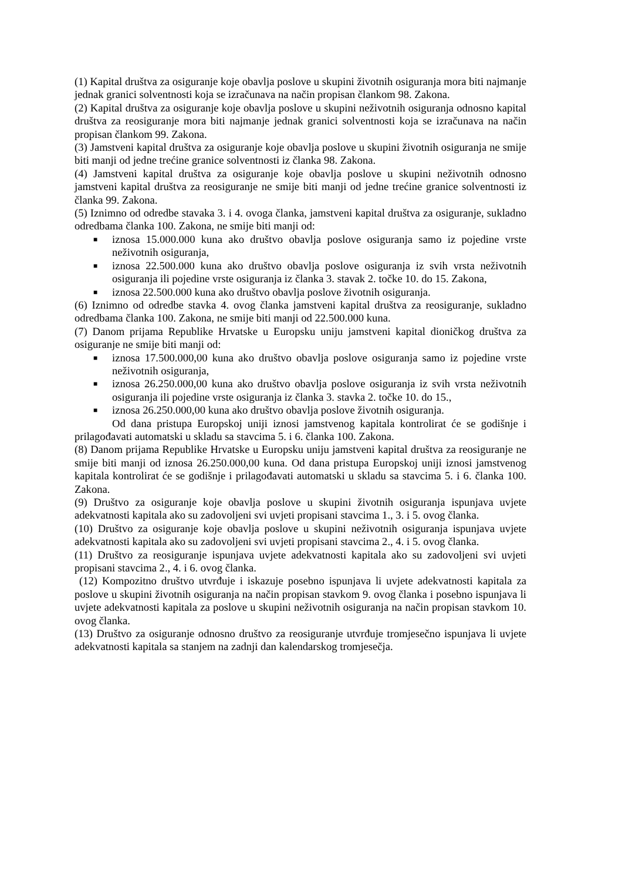(1) Kapital društva za osiguranje koje obavlja poslove u skupini životnih osiguranja mora biti najmanje jednak granici solventnosti koja se izračunava na način propisan člankom 98. Zakona.
(2) Kapital društva za osiguranje koje obavlja poslove u skupini neživotnih osiguranja odnosno kapital društva za reosiguranje mora biti najmanje jednak granici solventnosti koja se izračunava na način propisan člankom 99. Zakona.
(3) Jamstveni kapital društva za osiguranje koje obavlja poslove u skupini životnih osiguranja ne smije biti manji od jedne trećine granice solventnosti iz članka 98. Zakona.
(4) Jamstveni kapital društva za osiguranje koje obavlja poslove u skupini neživotnih odnosno jamstveni kapital društva za reosiguranje ne smije biti manji od jedne trećine granice solventnosti iz članka 99. Zakona.
(5) Iznimno od odredbe stavaka 3. i 4. ovoga članka, jamstveni kapital društva za osiguranje, sukladno odredbama članka 100. Zakona, ne smije biti manji od:
■ iznosa 15.000.000 kuna ako društvo obavlja poslove osiguranja samo iz pojedine vrste neživotnih osiguranja,
■ iznosa 22.500.000 kuna ako društvo obavlja poslove osiguranja iz svih vrsta neživotnih osiguranja ili pojedine vrste osiguranja iz članka 3. stavak 2. točke 10. do 15. Zakona,
■ iznosa 22.500.000 kuna ako društvo obavlja poslove životnih osiguranja.
(6) Iznimno od odredbe stavka 4. ovog članka jamstveni kapital društva za reosiguranje, sukladno odredbama članka 100. Zakona, ne smije biti manji od 22.500.000 kuna.
(7) Danom prijama Republike Hrvatske u Europsku uniju jamstveni kapital dioničkog društva za osiguranje ne smije biti manji od:
■ iznosa 17.500.000,00 kuna ako društvo obavlja poslove osiguranja samo iz pojedine vrste neživotnih osiguranja,
■ iznosa 26.250.000,00 kuna ako društvo obavlja poslove osiguranja iz svih vrsta neživotnih osiguranja ili pojedine vrste osiguranja iz članka 3. stavka 2. točke 10. do 15.,
■ iznosa 26.250.000,00 kuna ako društvo obavlja poslove životnih osiguranja.
Od dana pristupa Europskoj uniji iznosi jamstvenog kapitala kontrolirat će se godišnje i prilagođavati automatski u skladu sa stavcima 5. i 6. članka 100. Zakona.
(8) Danom prijama Republike Hrvatske u Europsku uniju jamstveni kapital društva za reosiguranje ne smije biti manji od iznosa 26.250.000,00 kuna. Od dana pristupa Europskoj uniji iznosi jamstvenog kapitala kontrolirat će se godišnje i prilagođavati automatski u skladu sa stavcima 5. i 6. članka 100. Zakona.
(9) Društvo za osiguranje koje obavlja poslove u skupini životnih osiguranja ispunjava uvjete adekvatnosti kapitala ako su zadovoljeni svi uvjeti propisani stavcima 1., 3. i 5. ovog članka.
(10) Društvo za osiguranje koje obavlja poslove u skupini neživotnih osiguranja ispunjava uvjete adekvatnosti kapitala ako su zadovoljeni svi uvjeti propisani stavcima 2., 4. i 5. ovog članka.
(11) Društvo za reosiguranje ispunjava uvjete adekvatnosti kapitala ako su zadovoljeni svi uvjeti propisani stavcima 2., 4. i 6. ovog članka.
(12) Kompozitno društvo utvrđuje i iskazuje posebno ispunjava li uvjete adekvatnosti kapitala za poslove u skupini životnih osiguranja na način propisan stavkom 9. ovog članka i posebno ispunjava li uvjete adekvatnosti kapitala za poslove u skupini neživotnih osiguranja na način propisan stavkom 10. ovog članka.
(13) Društvo za osiguranje odnosno društvo za reosiguranje utvrđuje tromjesečno ispunjava li uvjete adekvatnosti kapitala sa stanjem na zadnji dan kalendarskog tromjesečja.